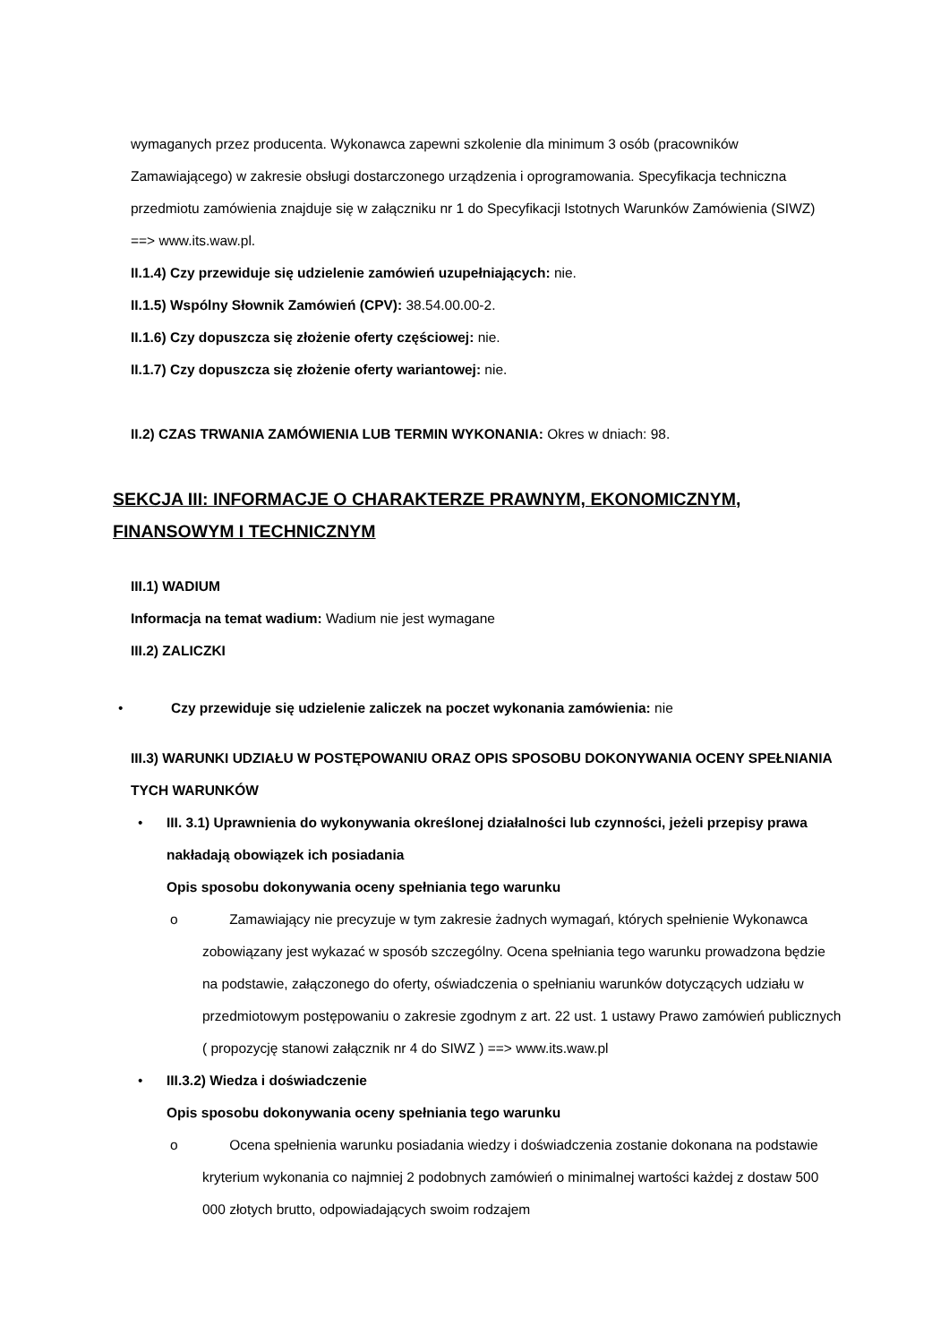wymaganych przez producenta. Wykonawca zapewni szkolenie dla minimum 3 osób (pracowników Zamawiającego) w zakresie obsługi dostarczonego urządzenia i oprogramowania. Specyfikacja techniczna przedmiotu zamówienia znajduje się w załączniku nr 1 do Specyfikacji Istotnych Warunków Zamówienia (SIWZ) ==> www.its.waw.pl.
II.1.4) Czy przewiduje się udzielenie zamówień uzupełniających: nie.
II.1.5) Wspólny Słownik Zamówień (CPV): 38.54.00.00-2.
II.1.6) Czy dopuszcza się złożenie oferty częściowej: nie.
II.1.7) Czy dopuszcza się złożenie oferty wariantowej: nie.
II.2) CZAS TRWANIA ZAMÓWIENIA LUB TERMIN WYKONANIA: Okres w dniach: 98.
SEKCJA III: INFORMACJE O CHARAKTERZE PRAWNYM, EKONOMICZNYM, FINANSOWYM I TECHNICZNYM
III.1) WADIUM
Informacja na temat wadium: Wadium nie jest wymagane
III.2) ZALICZKI
• Czy przewiduje się udzielenie zaliczek na poczet wykonania zamówienia: nie
III.3) WARUNKI UDZIAŁU W POSTĘPOWANIU ORAZ OPIS SPOSOBU DOKONYWANIA OCENY SPEŁNIANIA TYCH WARUNKÓW
• III. 3.1) Uprawnienia do wykonywania określonej działalności lub czynności, jeżeli przepisy prawa nakładają obowiązek ich posiadania
Opis sposobu dokonywania oceny spełniania tego warunku
o Zamawiający nie precyzuje w tym zakresie żadnych wymagań, których spełnienie Wykonawca zobowiązany jest wykazać w sposób szczególny. Ocena spełniania tego warunku prowadzona będzie na podstawie, załączonego do oferty, oświadczenia o spełnianiu warunków dotyczących udziału w przedmiotowym postępowaniu o zakresie zgodnym z art. 22 ust. 1 ustawy Prawo zamówień publicznych ( propozycję stanowi załącznik nr 4 do SIWZ ) ==> www.its.waw.pl
• III.3.2) Wiedza i doświadczenie
Opis sposobu dokonywania oceny spełniania tego warunku
o Ocena spełnienia warunku posiadania wiedzy i doświadczenia zostanie dokonana na podstawie kryterium wykonania co najmniej 2 podobnych zamówień o minimalnej wartości każdej z dostaw 500 000 złotych brutto, odpowiadających swoim rodzajem